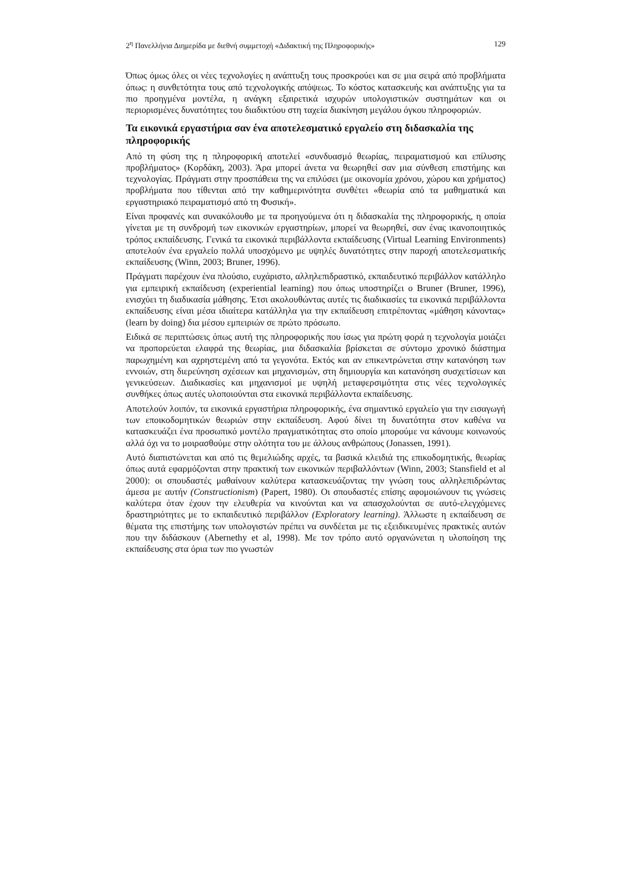2<sup>η</sup> Πανελλήνια Διημερίδα με διεθνή συμμετοχή «Διδακτική της Πληροφορικής» 129
Όπως όμως όλες οι νέες τεχνολογίες η ανάπτυξη τους προσκρούει και σε μια σειρά από προβλήματα όπως: η συνθετότητα τους από τεχνολογικής απόψεως. Το κόστος κατασκευής και ανάπτυξης για τα πιο προηγμένα μοντέλα, η ανάγκη εξαιρετικά ισχυρών υπολογιστικών συστημάτων και οι περιορισμένες δυνατότητες του διαδικτύου στη ταχεία διακίνηση μεγάλου όγκου πληροφοριών.
Τα εικονικά εργαστήρια σαν ένα αποτελεσματικό εργαλείο στη διδασκαλία της πληροφορικής
Από τη φύση της η πληροφορική αποτελεί «συνδυασμό θεωρίας, πειραματισμού και επίλυσης προβλήματος» (Κορδάκη, 2003). Άρα μπορεί άνετα να θεωρηθεί σαν μια σύνθεση επιστήμης και τεχνολογίας. Πράγματι στην προσπάθεια της να επιλύσει (με οικονομία χρόνου, χώρου και χρήματος) προβλήματα που τίθενται από την καθημερινότητα συνθέτει «θεωρία από τα μαθηματικά και εργαστηριακό πειραματισμό από τη Φυσική».
Είναι προφανές και συνακόλουθο με τα προηγούμενα ότι η διδασκαλία της πληροφορικής, η οποία γίνεται με τη συνδρομή των εικονικών εργαστηρίων, μπορεί να θεωρηθεί, σαν ένας ικανοποιητικός τρόπος εκπαίδευσης. Γενικά τα εικονικά περιβάλλοντα εκπαίδευσης (Virtual Learning Environments) αποτελούν ένα εργαλείο πολλά υποσχόμενο με υψηλές δυνατότητες στην παροχή αποτελεσματικής εκπαίδευσης (Winn, 2003; Bruner, 1996).
Πράγματι παρέχουν ένα πλούσιο, ευχάριστο, αλληλεπιδραστικό, εκπαιδευτικό περιβάλλον κατάλληλο για εμπειρική εκπαίδευση (experiential learning) που όπως υποστηρίζει ο Bruner (Bruner, 1996), ενισχύει τη διαδικασία μάθησης. Έτσι ακολουθώντας αυτές τις διαδικασίες τα εικονικά περιβάλλοντα εκπαίδευσης είναι μέσα ιδιαίτερα κατάλληλα για την εκπαίδευση επιτρέποντας «μάθηση κάνοντας» (learn by doing) δια μέσου εμπειριών σε πρώτο πρόσωπο.
Ειδικά σε περιπτώσεις όπως αυτή της πληροφορικής που ίσως για πρώτη φορά η τεχνολογία μοιάζει να προπορεύεται ελαφρά της θεωρίας, μια διδασκαλία βρίσκεται σε σύντομο χρονικό διάστημα παρωχημένη και αχρηστεμένη από τα γεγονότα. Εκτός και αν επικεντρώνεται στην κατανόηση των εννοιών, στη διερεύνηση σχέσεων και μηχανισμών, στη δημιουργία και κατανόηση συσχετίσεων και γενικεύσεων. Διαδικασίες και μηχανισμοί με υψηλή μεταφερσιμότητα στις νέες τεχνολογικές συνθήκες όπως αυτές υλοποιούνται στα εικονικά περιβάλλοντα εκπαίδευσης.
Αποτελούν λοιπόν, τα εικονικά εργαστήρια πληροφορικής, ένα σημαντικό εργαλείο για την εισαγωγή των εποικοδομητικών θεωριών στην εκπαίδευση. Αφού δίνει τη δυνατότητα στον καθένα να κατασκευάζει ένα προσωπικό μοντέλο πραγματικότητας στο οποίο μπορούμε να κάνουμε κοινωνούς αλλά όχι να το μοιρασθούμε στην ολότητα του με άλλους ανθρώπους (Jonassen, 1991).
Αυτό διαπιστώνεται και από τις θεμελιώδης αρχές, τα βασικά κλειδιά της επικοδομητικής, θεωρίας όπως αυτά εφαρμόζονται στην πρακτική των εικονικών περιβαλλόντων (Winn, 2003; Stansfield et al 2000): οι σπουδαστές μαθαίνουν καλύτερα κατασκευάζοντας την γνώση τους αλληλεπιδρώντας άμεσα με αυτήν (Constructionism) (Papert, 1980). Οι σπουδαστές επίσης αφομοιώνουν τις γνώσεις καλύτερα όταν έχουν την ελευθερία να κινούνται και να απασχολούνται σε αυτό-ελεγχόμενες δραστηριότητες με το εκπαιδευτικό περιβάλλον (Exploratory learning). Άλλωστε η εκπαίδευση σε θέματα της επιστήμης των υπολογιστών πρέπει να συνδέεται με τις εξειδικευμένες πρακτικές αυτών που την διδάσκουν (Abernethy et al, 1998). Με τον τρόπο αυτό οργανώνεται η υλοποίηση της εκπαίδευσης στα όρια των πιο γνωστών